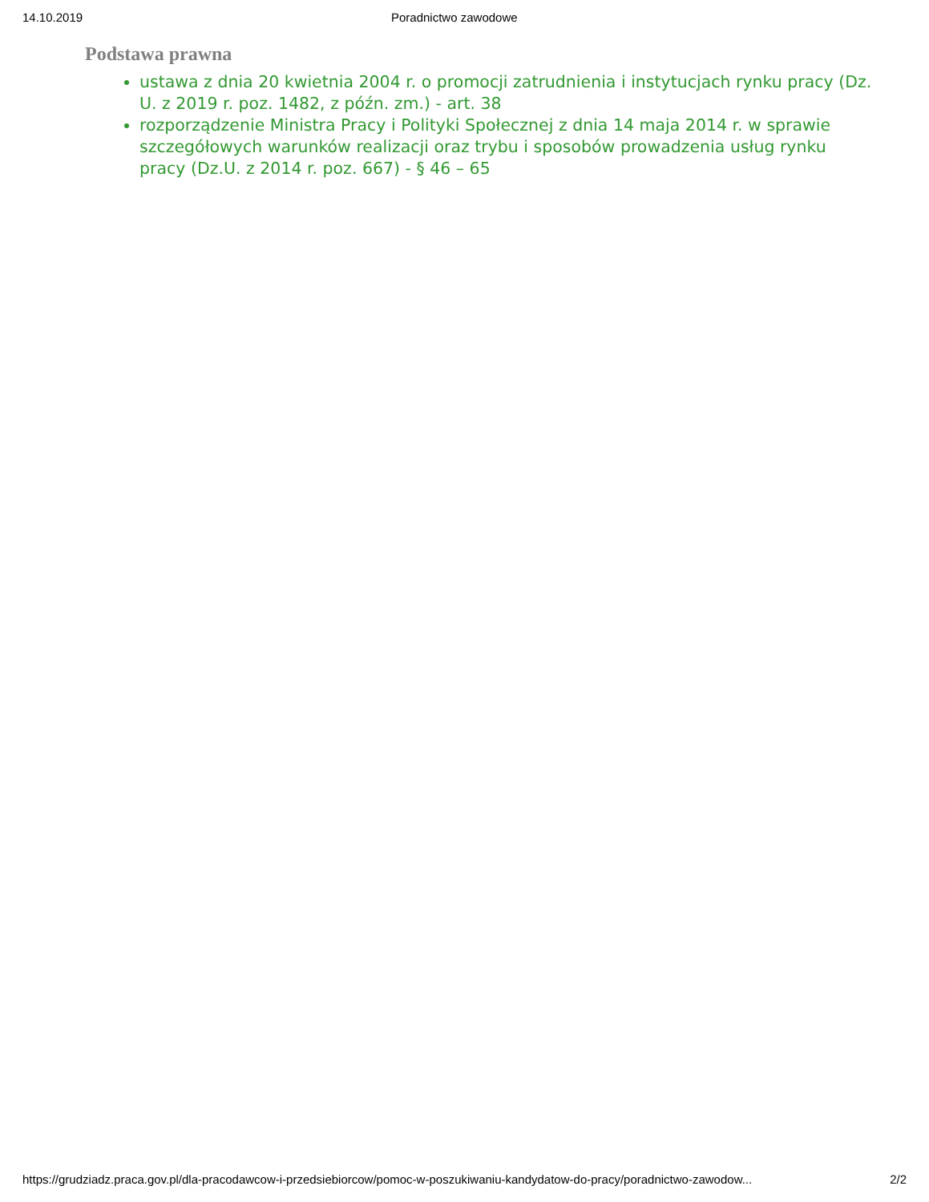14.10.2019 Poradnictwo zawodowe
Podstawa prawna
ustawa z dnia 20 kwietnia 2004 r. o promocji zatrudnienia i instytucjach rynku pracy (Dz. U. z 2019 r. poz. 1482, z późn. zm.) - art. 38
rozporządzenie Ministra Pracy i Polityki Społecznej z dnia 14 maja 2014 r. w sprawie szczegółowych warunków realizacji oraz trybu i sposobów prowadzenia usług rynku pracy (Dz.U. z 2014 r. poz. 667) - § 46 – 65
https://grudziadz.praca.gov.pl/dla-pracodawcow-i-przedsiebiorcow/pomoc-w-poszukiwaniu-kandydatow-do-pracy/poradnictwo-zawodow... 2/2